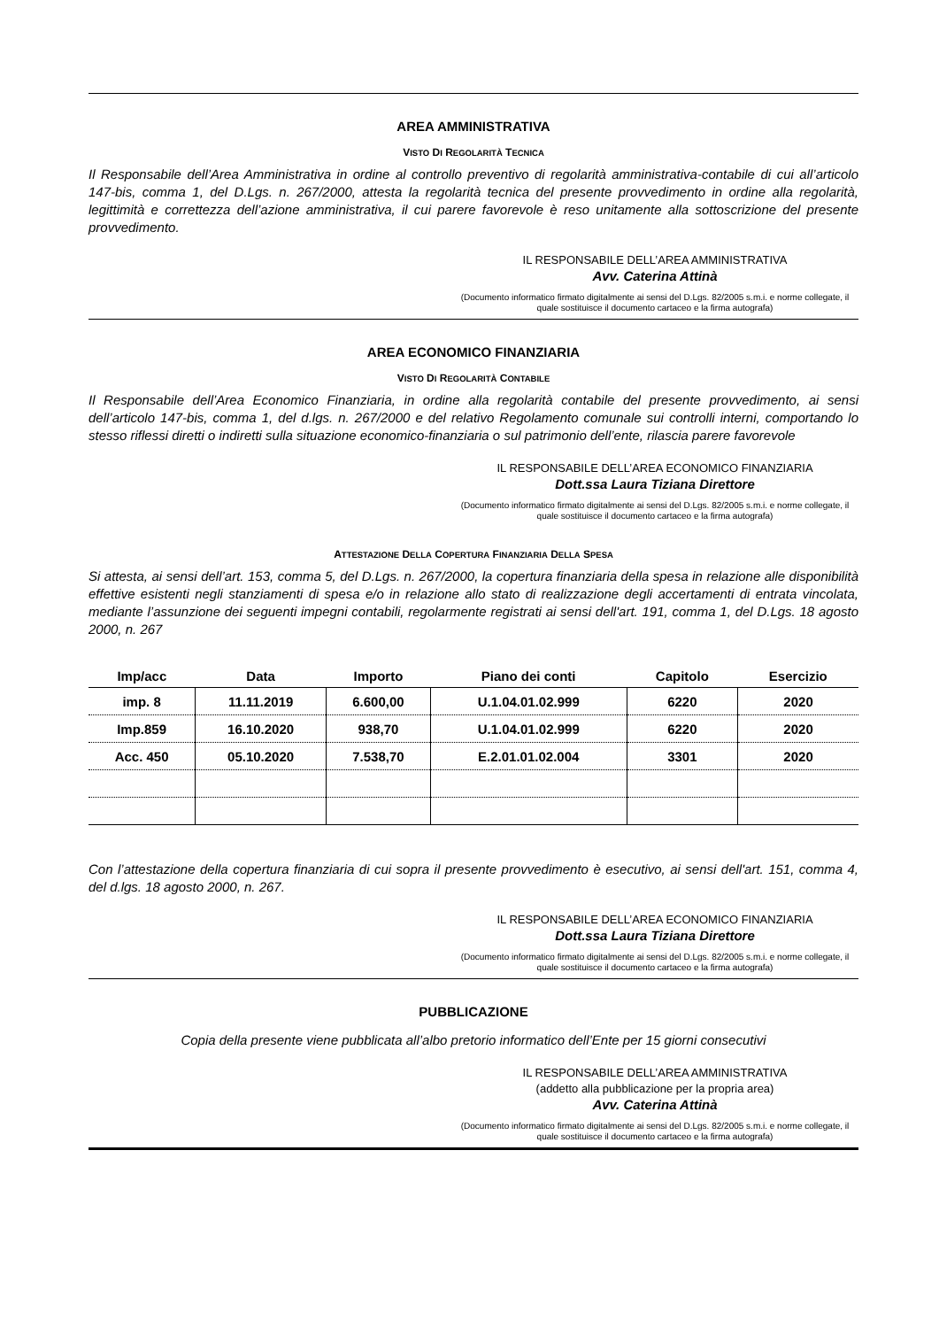AREA AMMINISTRATIVA
VISTO DI REGOLARITÀ TECNICA
Il Responsabile dell’Area Amministrativa in ordine al controllo preventivo di regolarità amministrativa-contabile di cui all’articolo 147-bis, comma 1, del D.Lgs. n. 267/2000, attesta la regolarità tecnica del presente provvedimento in ordine alla regolarità, legittimità e correttezza dell’azione amministrativa, il cui parere favorevole è reso unitamente alla sottoscrizione del presente provvedimento.
IL RESPONSABILE DELL’AREA AMMINISTRATIVA
Avv. Caterina Attinà
(Documento informatico firmato digitalmente ai sensi del D.Lgs. 82/2005 s.m.i. e norme collegate, il quale sostituisce il documento cartaceo e la firma autografa)
AREA ECONOMICO FINANZIARIA
VISTO DI REGOLARITÀ CONTABILE
Il Responsabile dell’Area Economico Finanziaria, in ordine alla regolarità contabile del presente provvedimento, ai sensi dell’articolo 147-bis, comma 1, del d.lgs. n. 267/2000 e del relativo Regolamento comunale sui controlli interni, comportando lo stesso riflessi diretti o indiretti sulla situazione economico-finanziaria o sul patrimonio dell’ente, rilascia parere favorevole
IL RESPONSABILE DELL’AREA ECONOMICO FINANZIARIA
Dott.ssa Laura Tiziana Direttore
(Documento informatico firmato digitalmente ai sensi del D.Lgs. 82/2005 s.m.i. e norme collegate, il quale sostituisce il documento cartaceo e la firma autografa)
ATTESTAZIONE DELLA COPERTURA FINANZIARIA DELLA SPESA
Si attesta, ai sensi dell’art. 153, comma 5, del D.Lgs. n. 267/2000, la copertura finanziaria della spesa in relazione alle disponibilità effettive esistenti negli stanziamenti di spesa e/o in relazione allo stato di realizzazione degli accertamenti di entrata vincolata, mediante l’assunzione dei seguenti impegni contabili, regolarmente registrati ai sensi dell'art. 191, comma 1, del D.Lgs. 18 agosto 2000, n. 267
| Imp/acc | Data | Importo | Piano dei conti | Capitolo | Esercizio |
| --- | --- | --- | --- | --- | --- |
| imp. 8 | 11.11.2019 | 6.600,00 | U.1.04.01.02.999 | 6220 | 2020 |
| Imp.859 | 16.10.2020 | 938,70 | U.1.04.01.02.999 | 6220 | 2020 |
| Acc. 450 | 05.10.2020 | 7.538,70 | E.2.01.01.02.004 | 3301 | 2020 |
Con l’attestazione della copertura finanziaria di cui sopra il presente provvedimento è esecutivo, ai sensi dell'art. 151, comma 4, del d.lgs. 18 agosto 2000, n. 267.
IL RESPONSABILE DELL’AREA ECONOMICO FINANZIARIA
Dott.ssa Laura Tiziana Direttore
(Documento informatico firmato digitalmente ai sensi del D.Lgs. 82/2005 s.m.i. e norme collegate, il quale sostituisce il documento cartaceo e la firma autografa)
PUBBLICAZIONE
Copia della presente viene pubblicata all’albo pretorio informatico dell’Ente per 15 giorni consecutivi
IL RESPONSABILE DELL’AREA AMMINISTRATIVA
(addetto alla pubblicazione per la propria area)
Avv. Caterina Attinà
(Documento informatico firmato digitalmente ai sensi del D.Lgs. 82/2005 s.m.i. e norme collegate, il quale sostituisce il documento cartaceo e la firma autografa)